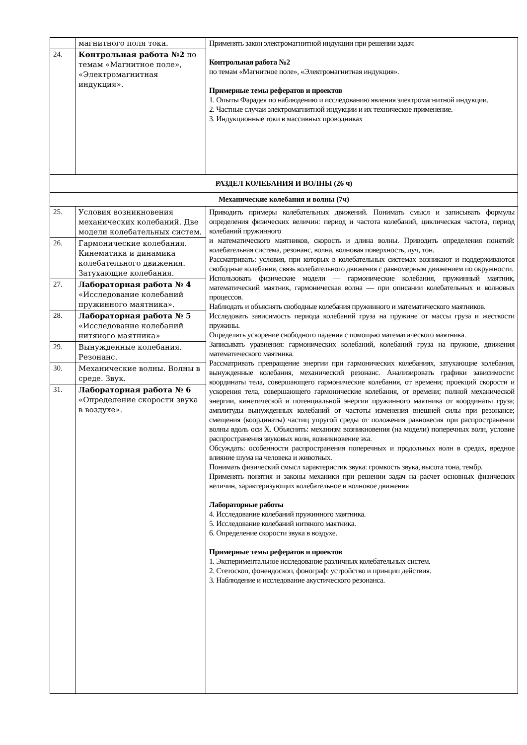| | магнитного поля тока. | Применять закон электромагнитной индукции при решении задач Контрольная работа №2 по темам «Магнитное поле», «Электромагнитная индукция». Примерные темы рефератов и проектов 1. Опыты Фарадея по наблюдению и исследованию явления электромагнитной индукции. 2. Частные случаи электромагнитной индукции и их техническое применение. 3. Индукционные токи в массивных проводниках |
| 24. | Контрольная работа №2 по темам «Магнитное поле», «Электромагнитная индукция». | |
| РАЗДЕЛ КОЛЕБАНИЯ И ВОЛНЫ (26 ч) | | |
| Механические колебания и волны (7ч) | | |
| 25. | Условия возникновения механических колебаний. Две модели колебательных систем. | Приводить примеры колебательных движений. Понимать смысл и записывать формулы определения физических величин: период и частота колебаний, циклическая частота, период колебаний пружинного и математического маятников, скорость и длина волны. Приводить определения понятий: колебательная система, резонанс, волна, волновая поверхность, луч, тон. Рассматривать: условия, при которых в колебательных системах возникают и поддерживаются свободные колебания, связь колебательного движения с равномерным движением по окружности. Использовать физические модели — гармонические колебания, пружинный маятник, математический маятник, гармоническая волна — при описании колебательных и волновых процессов. Наблюдать и объяснять свободные колебания пружинного и математического маятников. Исследовать зависимость периода колебаний груза на пружине от массы груза и жесткости пружины. Определять ускорение свободного падения с помощью математического маятника. Записывать уравнения: гармонических колебаний, колебаний груза на пружине, движения математического маятника. Рассматривать превращение энергии при гармонических колебаниях, затухающие колебания, вынужденные колебания, механический резонанс. Анализировать графики зависимости: координаты тела, совершающего гармонические колебания, от времени; проекций скорости и ускорения тела, совершающего гармонические колебания, от времени; полной механической энергии, кинетической и потенциальной энергии пружинного маятника от координаты груза; амплитуды вынужденных колебаний от частоты изменения внешней силы при резонансе; смещения (координаты) частиц упругой среды от положения равновесия при распространении волны вдоль оси X. Объяснять: механизм возникновения (на модели) поперечных волн, условие распространения звуковых волн, возникновение эха. Обсуждать: особенности распространения поперечных и продольных волн в средах, вредное влияние шума на человека и животных. Понимать физический смысл характеристик звука: громкость звука, высота тона, тембр. Применять понятия и законы механики при решении задач на расчет основных физических величин, характеризующих колебательное и волновое движения Лабораторные работы 4. Исследование колебаний пружинного маятника. 5. Исследование колебаний нитяного маятника. 6. Определение скорости звука в воздухе. Примерные темы рефератов и проектов 1. Экспериментальное исследование различных колебательных систем. 2. Стетоскоп, фонендоскоп, фонограф: устройство и принцип действия. 3. Наблюдение и исследование акустического резонанса. |
| 26. | Гармонические колебания. Кинематика и динамика колебательного движения. Затухающие колебания. | |
| 27. | Лабораторная работа № 4 «Исследование колебаний пружинного маятника». | |
| 28. | Лабораторная работа № 5 «Исследование колебаний нитяного маятника» | |
| 29. | Вынужденные колебания. Резонанс. | |
| 30. | Механические волны. Волны в среде. Звук. | |
| 31. | Лабораторная работа № 6 «Определение скорости звука в воздухе». | |